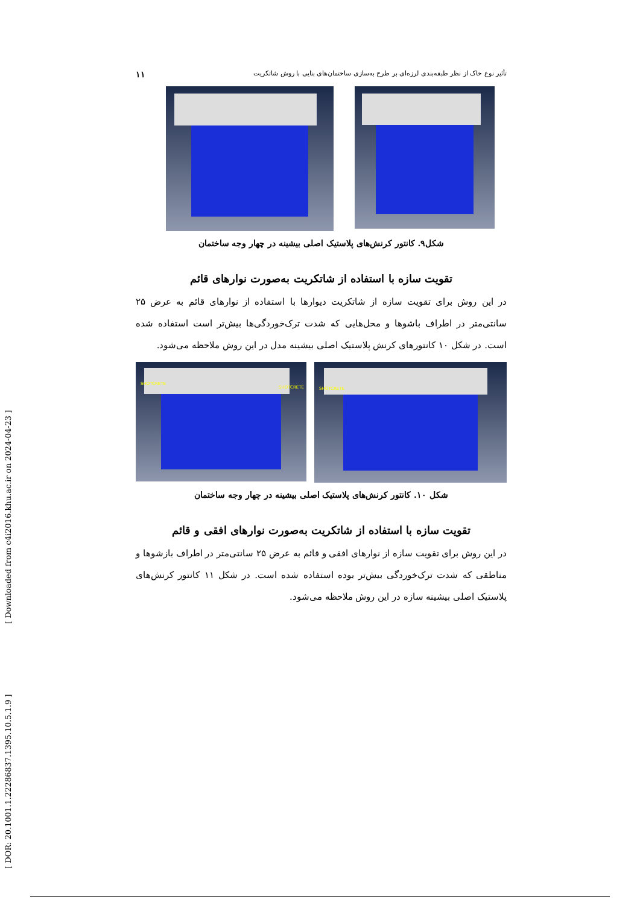تأثیر نوع خاک از نظر طبقه‌بندی لرزه‌ای بر طرح به‌سازی ساختمان‌های بنایی با روش شاتکریت ۱۱
شکل۹. کانتور کرنش‌های پلاستیک اصلی بیشینه در چهار وجه ساختمان
تقویت سازه با استفاده از شاتکریت به‌صورت نوارهای قائم
در این روش برای تقویت سازه از شاتکریت دیوارها با استفاده از نوارهای قائم به عرض ۲۵ سانتی‌متر در اطراف باشوها و محل‌هایی که شدت ترک‌خوردگی‌ها بیش‌تر است استفاده شده است. در شکل ۱۰ کانتورهای کرنش پلاستیک اصلی بیشینه مدل در این روش ملاحظه می‌شود.
SHOTCRETE
SHOTCRETE
SHOTCRETE
شکل ۱۰. کانتور کرنش‌های پلاستیک اصلی بیشینه در چهار وجه ساختمان
تقویت سازه با استفاده از شاتکریت به‌صورت نوارهای افقی و قائم
در این روش برای تقویت سازه از نوارهای افقی و قائم به عرض ۲۵ سانتی‌متر در اطراف بازشوها و مناطقی که شدت ترک‌خوردگی بیش‌تر بوده استفاده شده است. در شکل ۱۱ کانتور کرنش‌های پلاستیک اصلی بیشینه سازه در این روش ملاحظه می‌شود.
[ DOR: 20.1001.1.22286837.1395.10.5.1.9 ] [ Downloaded from c4i2016.khu.ac.ir on 2024-04-23 ]